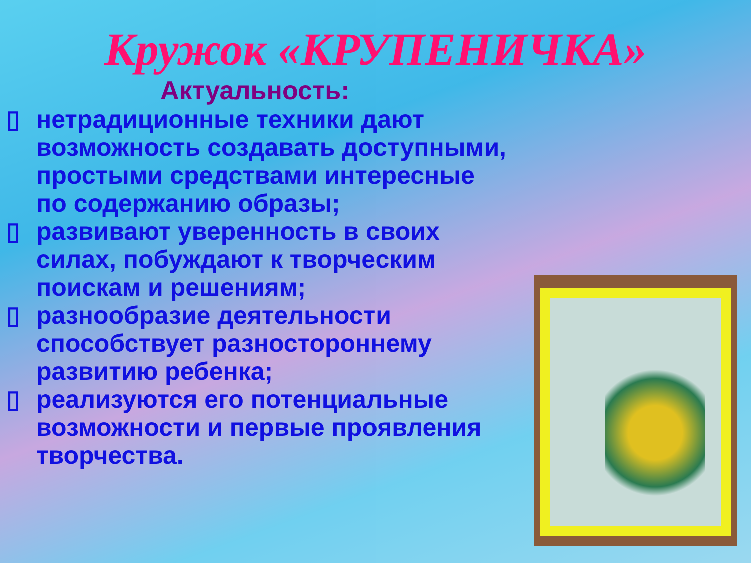Кружок «КРУПЕНИЧКА»
Актуальность:
▯ нетрадиционные техники дают возможность создавать доступными, простыми средствами интересные по содержанию образы;
▯ развивают уверенность в своих силах, побуждают к творческим поискам и решениям;
▯ разнообразие деятельности способствует разностороннему развитию ребенка;
▯ реализуются его потенциальные возможности и первые проявления творчества.